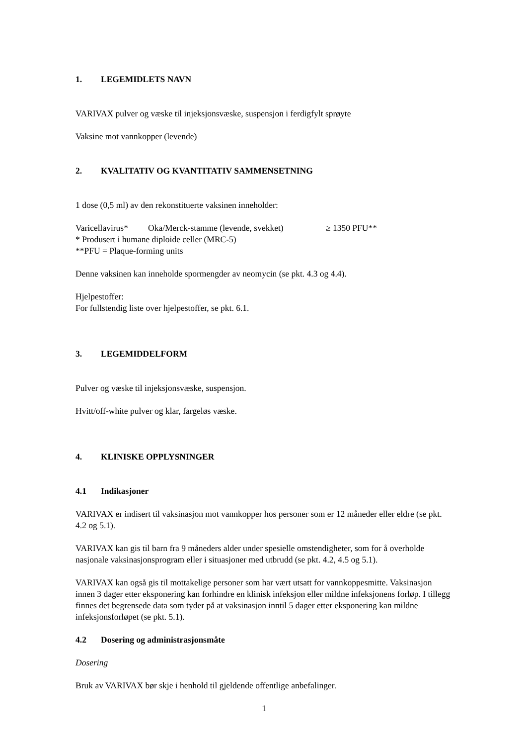1. LEGEMIDLETS NAVN
VARIVAX pulver og væske til injeksjonsvæske, suspensjon i ferdigfylt sprøyte
Vaksine mot vannkopper (levende)
2. KVALITATIV OG KVANTITATIV SAMMENSETNING
1 dose (0,5 ml) av den rekonstituerte vaksinen inneholder:
Varicellavirus* Oka/Merck-stamme (levende, svekket) ≥ 1350 PFU**
* Produsert i humane diploide celler (MRC-5)
**PFU = Plaque-forming units
Denne vaksinen kan inneholde spormengder av neomycin (se pkt. 4.3 og 4.4).
Hjelpestoffer:
For fullstendig liste over hjelpestoffer, se pkt. 6.1.
3. LEGEMIDDELFORM
Pulver og væske til injeksjonsvæske, suspensjon.
Hvitt/off-white pulver og klar, fargeløs væske.
4. KLINISKE OPPLYSNINGER
4.1 Indikasjoner
VARIVAX er indisert til vaksinasjon mot vannkopper hos personer som er 12 måneder eller eldre (se pkt. 4.2 og 5.1).
VARIVAX kan gis til barn fra 9 måneders alder under spesielle omstendigheter, som for å overholde nasjonale vaksinasjonsprogram eller i situasjoner med utbrudd (se pkt. 4.2, 4.5 og 5.1).
VARIVAX kan også gis til mottakelige personer som har vært utsatt for vannkoppesmitte. Vaksinasjon innen 3 dager etter eksponering kan forhindre en klinisk infeksjon eller mildne infeksjonens forløp. I tillegg finnes det begrensede data som tyder på at vaksinasjon inntil 5 dager etter eksponering kan mildne infeksjonsforløpet (se pkt. 5.1).
4.2 Dosering og administrasjonsmåte
Dosering
Bruk av VARIVAX bør skje i henhold til gjeldende offentlige anbefalinger.
1